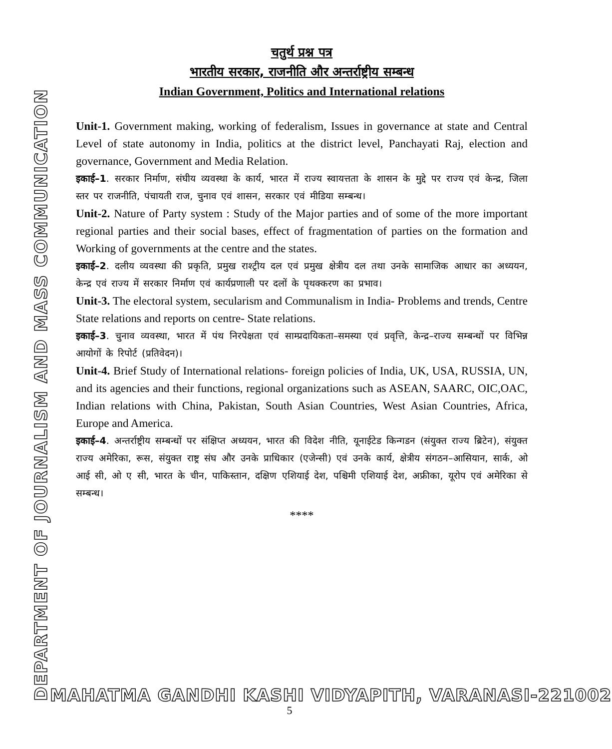DEPARTMENT OF JOURNALISM AND MASS COMMUNICATION
चतुर्थ प्रश्न पत्र
भारतीय सरकार, राजनीति और अन्तर्राष्ट्रीय सम्बन्ध
Indian Government, Politics and International relations
Unit-1. Government making, working of federalism, Issues in governance at state and Central Level of state autonomy in India, politics at the district level, Panchayati Raj, election and governance, Government and Media Relation.
इकाई–1. सरकार निर्माण, संघीय व्यवस्था के कार्य, भारत में राज्य स्वायत्तता के शासन के मुद्दे पर राज्य एवं केन्द्र, जिला स्तर पर राजनीति, पंचायती राज, चुनाव एवं शासन, सरकार एवं मीडिया सम्बन्ध।
Unit-2. Nature of Party system : Study of the Major parties and of some of the more important regional parties and their social bases, effect of fragmentation of parties on the formation and Working of governments at the centre and the states.
इकाई–2. दलीय व्यवस्था की प्रकृति, प्रमुख राश्ट्रीय दल एवं प्रमुख क्षेत्रीय दल तथा उनके सामाजिक आधार का अध्ययन, केन्द्र एवं राज्य में सरकार निर्माण एवं कार्यप्रणाली पर दलों के पृथक्करण का प्रभाव।
Unit-3. The electoral system, secularism and Communalism in India- Problems and trends, Centre State relations and reports on centre- State relations.
इकाई–3. चुनाव व्यवस्था, भारत में पंथ निरपेक्षता एवं साम्प्रदायिकता–समस्या एवं प्रवृत्ति, केन्द्र–राज्य सम्बन्धों पर विभिन्न आयोगों के रिपोर्ट (प्रतिवेदन)।
Unit-4. Brief Study of International relations- foreign policies of India, UK, USA, RUSSIA, UN, and its agencies and their functions, regional organizations such as ASEAN, SAARC, OIC,OAC, Indian relations with China, Pakistan, South Asian Countries, West Asian Countries, Africa, Europe and America.
इकाई–4. अन्तर्राष्ट्रीय सम्बन्धों पर संक्षिप्त अध्ययन, भारत की विदेश नीति, यूनाईटेड किन्गडन (संयुक्त राज्य ब्रिटेन), संयुक्त राज्य अमेरिका, रूस, संयुक्त राष्ट्र संघ और उनके प्राधिकार (एजेन्सी) एवं उनके कार्य, क्षेत्रीय संगठन–आसियान, सार्क, ओ आई सी, ओ ए सी, भारत के चीन, पाकिस्तान, दक्षिण एशियाई देश, पश्चिमी एशियाई देश, अफ्रीका, यूरोप एवं अमेरिका से सम्बन्ध।
****
MAHATMA GANDHI KASHI VIDYAPITH, VARANASI-221002
5